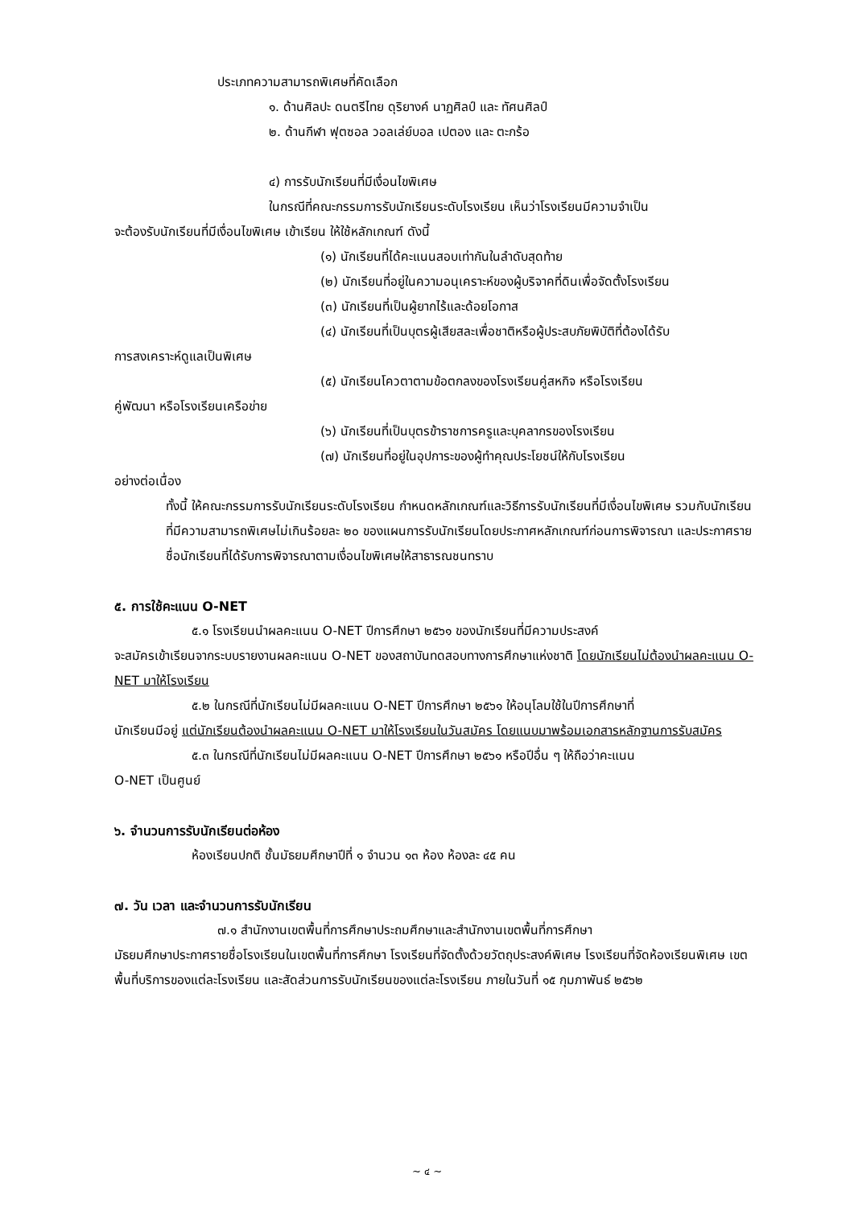ประเภทความสามารถพิเศษที่คัดเลือก
๑. ด้านศิลปะ ดนตรีไทย ดุริยางค์ นาฏศิลป์ และ ทัศนศิลป์
๒. ด้านกีฬา ฟุตซอล วอลเล่ย์บอล เปตอง และ ตะกร้อ
๔) การรับนักเรียนที่มีเงื่อนไขพิเศษ
ในกรณีที่คณะกรรมการรับนักเรียนระดับโรงเรียน เห็นว่าโรงเรียนมีความจำเป็น
จะต้องรับนักเรียนที่มีเงื่อนไขพิเศษ เข้าเรียน ให้ใช้หลักเกณฑ์ ดังนี้
(๑) นักเรียนที่ได้คะแนนสอบเท่ากันในลำดับสุดท้าย
(๒) นักเรียนที่อยู่ในความอนุเคราะห์ของผู้บริจาคที่ดินเพื่อจัดตั้งโรงเรียน
(๓) นักเรียนที่เป็นผู้ยากไร้และด้อยโอกาส
(๔) นักเรียนที่เป็นบุตรผู้เสียสละเพื่อชาติหรือผู้ประสบภัยพิบัติที่ต้องได้รับ
การสงเคราะห์ดูแลเป็นพิเศษ
(๕) นักเรียนโควตาตามข้อตกลงของโรงเรียนคู่สหกิจ หรือโรงเรียน
คู่พัฒนา หรือโรงเรียนเครือข่าย
(๖) นักเรียนที่เป็นบุตรข้าราชการครูและบุคลากรของโรงเรียน
(๗) นักเรียนที่อยู่ในอุปการะของผู้ทำคุณประโยชน์ให้กับโรงเรียน
อย่างต่อเนื่อง
ทั้งนี้ ให้คณะกรรมการรับนักเรียนระดับโรงเรียน กำหนดหลักเกณฑ์และวิธีการรับนักเรียนที่มีเงื่อนไขพิเศษ รวมกับนักเรียนที่มีความสามารถพิเศษไม่เกินร้อยละ ๒๐ ของแผนการรับนักเรียนโดยประกาศหลักเกณฑ์ก่อนการพิจารณา และประกาศรายชื่อนักเรียนที่ได้รับการพิจารณาตามเงื่อนไขพิเศษให้สาธารณชนทราบ
๕. การใช้คะแนน O-NET
๕.๑ โรงเรียนนำผลคะแนน O-NET ปีการศึกษา ๒๕๖๑ ของนักเรียนที่มีความประสงค์
จะสมัครเข้าเรียนจากระบบรายงานผลคะแนน O-NET ของสถาบันทดสอบทางการศึกษาแห่งชาติ โดยนักเรียนไม่ต้องนำผลคะแนน O-NET มาให้โรงเรียน
๕.๒ ในกรณีที่นักเรียนไม่มีผลคะแนน O-NET ปีการศึกษา ๒๕๖๑ ให้อนุโลมใช้ในปีการศึกษาที่
นักเรียนมีอยู่ แต่นักเรียนต้องนำผลคะแนน O-NET มาให้โรงเรียนในวันสมัคร โดยแนบมาพร้อมเอกสารหลักฐานการรับสมัคร
๕.๓ ในกรณีที่นักเรียนไม่มีผลคะแนน O-NET ปีการศึกษา ๒๕๖๑ หรือปีอื่น ๆ ให้ถือว่าคะแนน
O-NET เป็นศูนย์
๖. จำนวนการรับนักเรียนต่อห้อง
ห้องเรียนปกติ ชั้นมัธยมศึกษาปีที่ ๑ จำนวน ๑๓ ห้อง ห้องละ ๔๕ คน
๗. วัน เวลา และจำนวนการรับนักเรียน
๗.๑ สำนักงานเขตพื้นที่การศึกษาประถมศึกษาและสำนักงานเขตพื้นที่การศึกษา
มัธยมศึกษาประกาศรายชื่อโรงเรียนในเขตพื้นที่การศึกษา โรงเรียนที่จัดตั้งด้วยวัตถุประสงค์พิเศษ โรงเรียนที่จัดห้องเรียนพิเศษ เขตพื้นที่บริการของแต่ละโรงเรียน และสัดส่วนการรับนักเรียนของแต่ละโรงเรียน ภายในวันที่ ๑๕ กุมภาพันธ์ ๒๕๖๒
~ ๔ ~